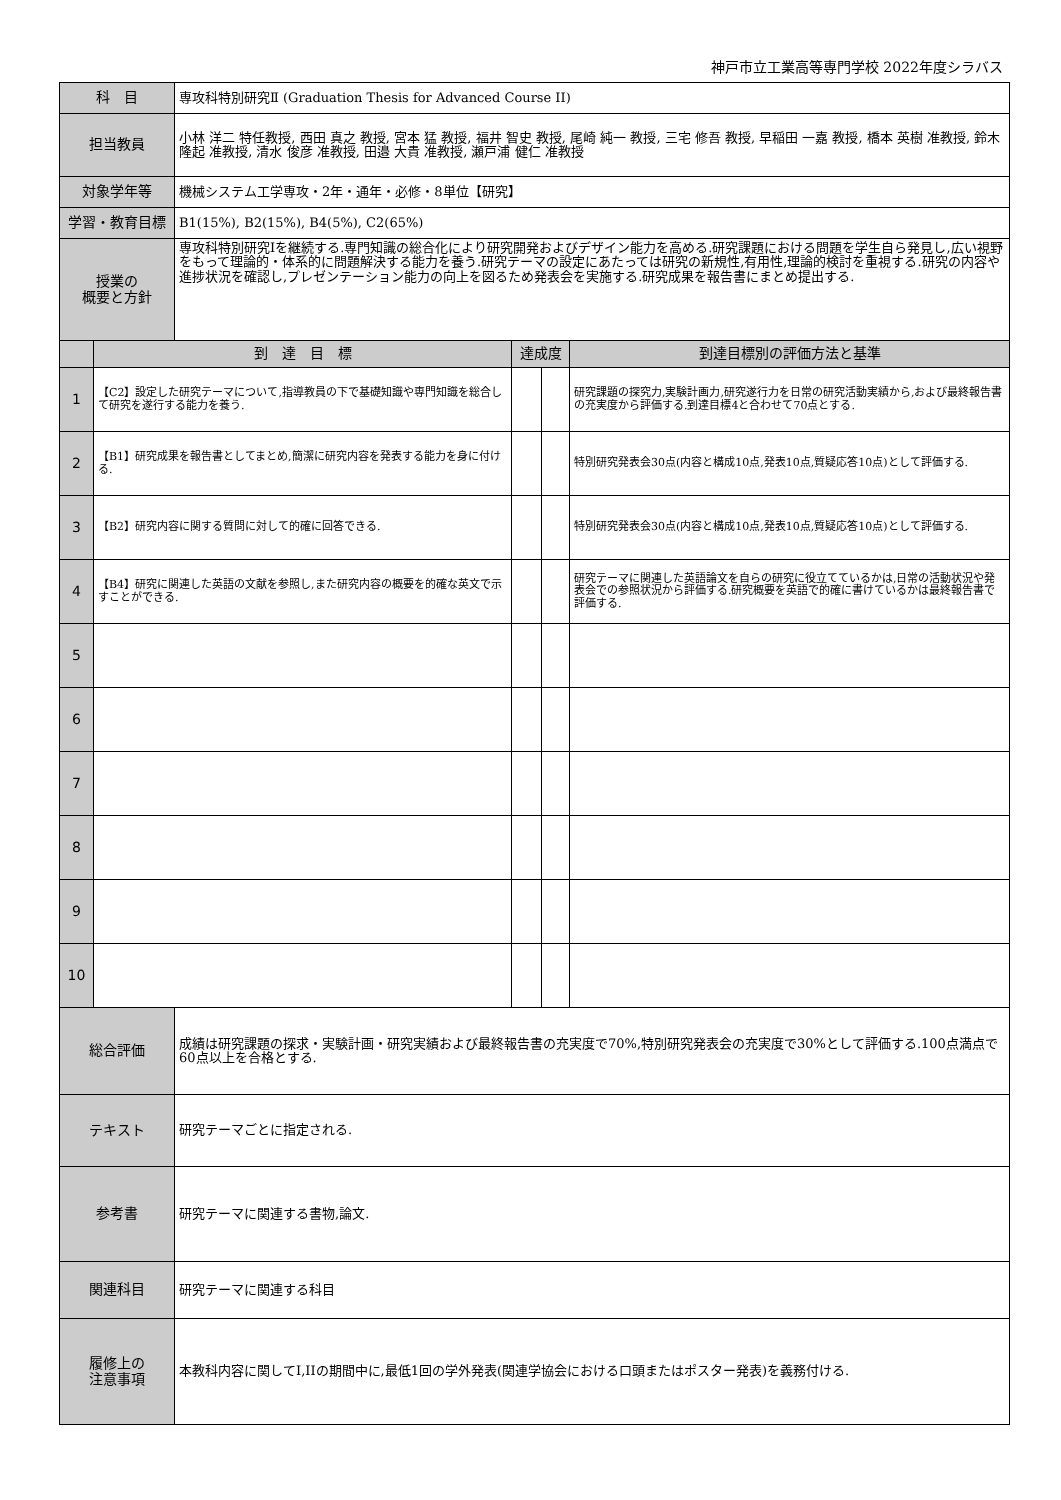神戸市立工業高等専門学校 2022年度シラバス
| 科 目 | | 専攻科特別研究Ⅱ (Graduation Thesis for Advanced Course II) | | | |
| 担当教員 | | 小林 洋二 特任教授, 西田 真之 教授, 宮本 猛 教授, 福井 智史 教授, 尾崎 純一 教授, 三宅 修吾 教授, 早稲田 一嘉 教授, 橋本 英樹 准教授, 鈴木 隆起 准教授, 清水 俊彦 准教授, 田邉 大貴 准教授, 瀬戸浦 健仁 准教授 | | | |
| 対象学年等 | | 機械システム工学専攻・2年・通年・必修・8単位【研究】 | | | |
| 学習・教育目標 | | B1(15%), B2(15%), B4(5%), C2(65%) | | | |
| 授業の 概要と方針 | | 専攻科特別研究Iを継続する.専門知識の総合化により研究開発およびデザイン能力を高める.研究課題における問題を学生自ら発見し,広い視野をもって理論的・体系的に問題解決する能力を養う.研究テーマの設定にあたっては研究の新規性,有用性,理論的検討を重視する.研究の内容や進捗状況を確認し,プレゼンテーション能力の向上を図るため発表会を実施する.研究成果を報告書にまとめ提出する. | | | |
| | 到 達 目 標 | | 達成度 | | 到達目標別の評価方法と基準 |
| 1 | 【C2】設定した研究テーマについて,指導教員の下で基礎知識や専門知識を総合して研究を遂行する能力を養う. | | | | 研究課題の探究力,実験計画力,研究遂行力を日常の研究活動実績から,および最終報告書の充実度から評価する.到達目標4と合わせて70点とする. |
| 2 | 【B1】研究成果を報告書としてまとめ,簡潔に研究内容を発表する能力を身に付ける. | | | | 特別研究発表会30点(内容と構成10点,発表10点,質疑応答10点)として評価する. |
| 3 | 【B2】研究内容に関する質問に対して的確に回答できる. | | | | 特別研究発表会30点(内容と構成10点,発表10点,質疑応答10点)として評価する. |
| 4 | 【B4】研究に関連した英語の文献を参照し,また研究内容の概要を的確な英文で示すことができる. | | | | 研究テーマに関連した英語論文を自らの研究に役立てているかは,日常の活動状況や発表会での参照状況から評価する.研究概要を英語で的確に書けているかは最終報告書で評価する. |
| 5 | | | | | |
| 6 | | | | | |
| 7 | | | | | |
| 8 | | | | | |
| 9 | | | | | |
| 10 | | | | | |
| 総合評価 | | 成績は研究課題の探求・実験計画・研究実績および最終報告書の充実度で70%,特別研究発表会の充実度で30%として評価する.100点満点で60点以上を合格とする. | | | |
| テキスト | | 研究テーマごとに指定される. | | | |
| 参考書 | | 研究テーマに関連する書物,論文. | | | |
| 関連科目 | | 研究テーマに関連する科目 | | | |
| 履修上の 注意事項 | | 本教科内容に関してI,IIの期間中に,最低1回の学外発表(関連学協会における口頭またはポスター発表)を義務付ける. | | | |